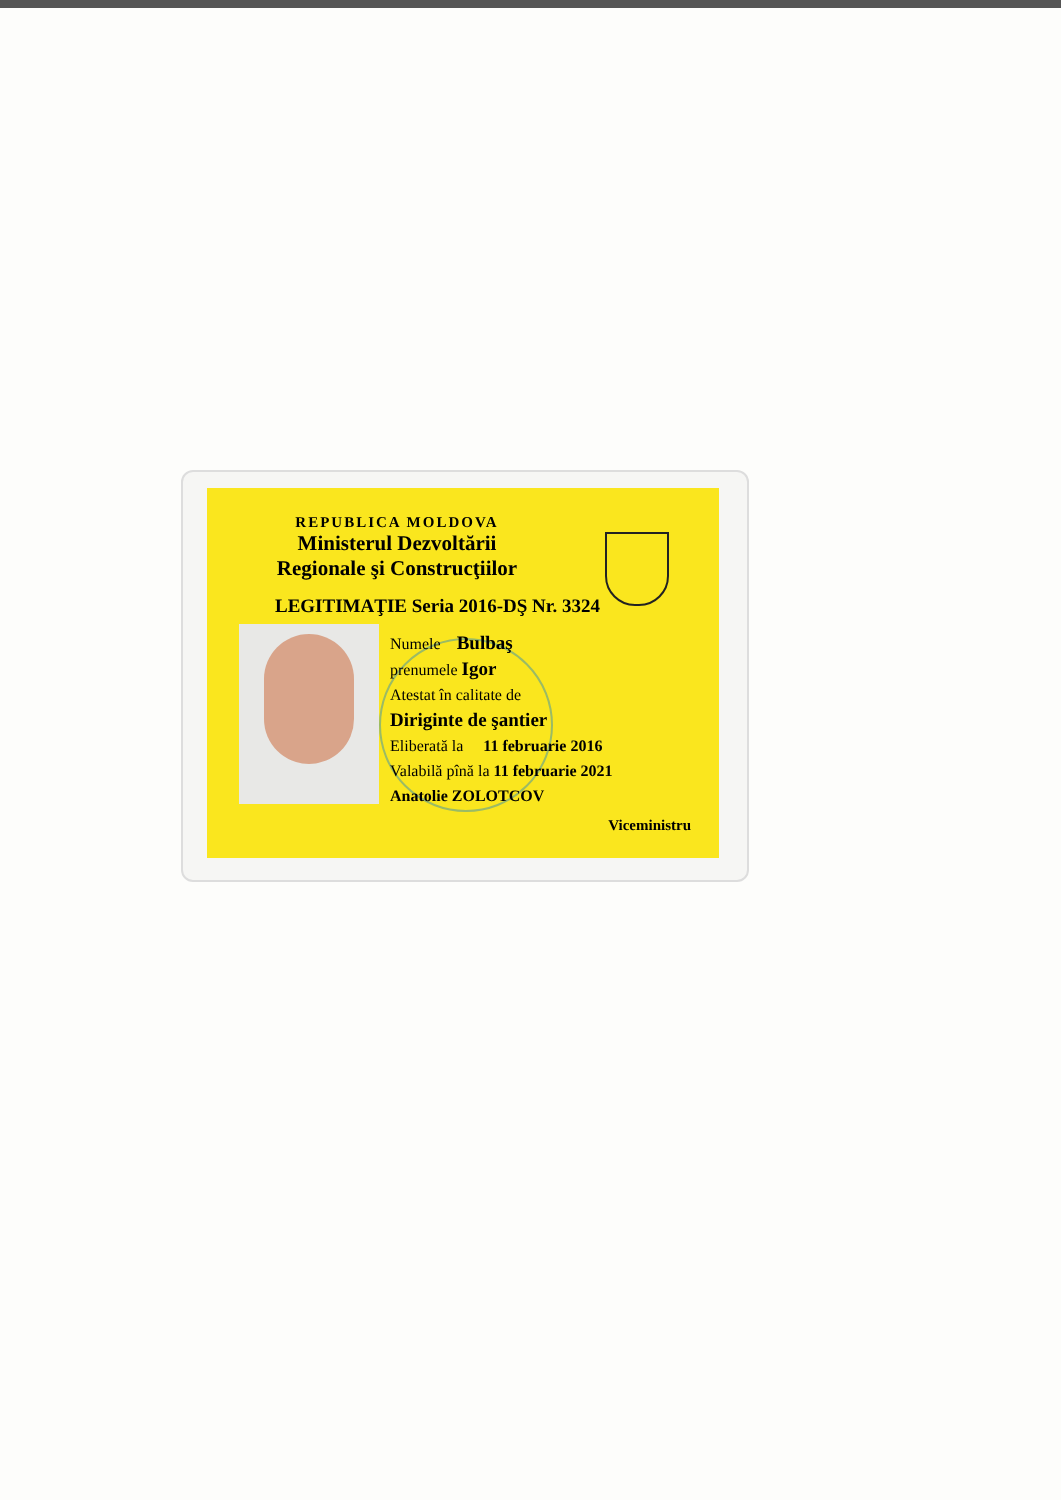REPUBLICA MOLDOVA
Ministerul Dezvoltării
Regionale şi Construcţiilor
LEGITIMAŢIE Seria 2016-DŞ Nr. 3324
Numele Bulbaş
prenumele Igor
Atestat în calitate de
Diriginte de şantier
Eliberată la 11 februarie 2016
Valabilă pînă la 11 februarie 2021
Anatolie ZOLOTCOV
Viceministru